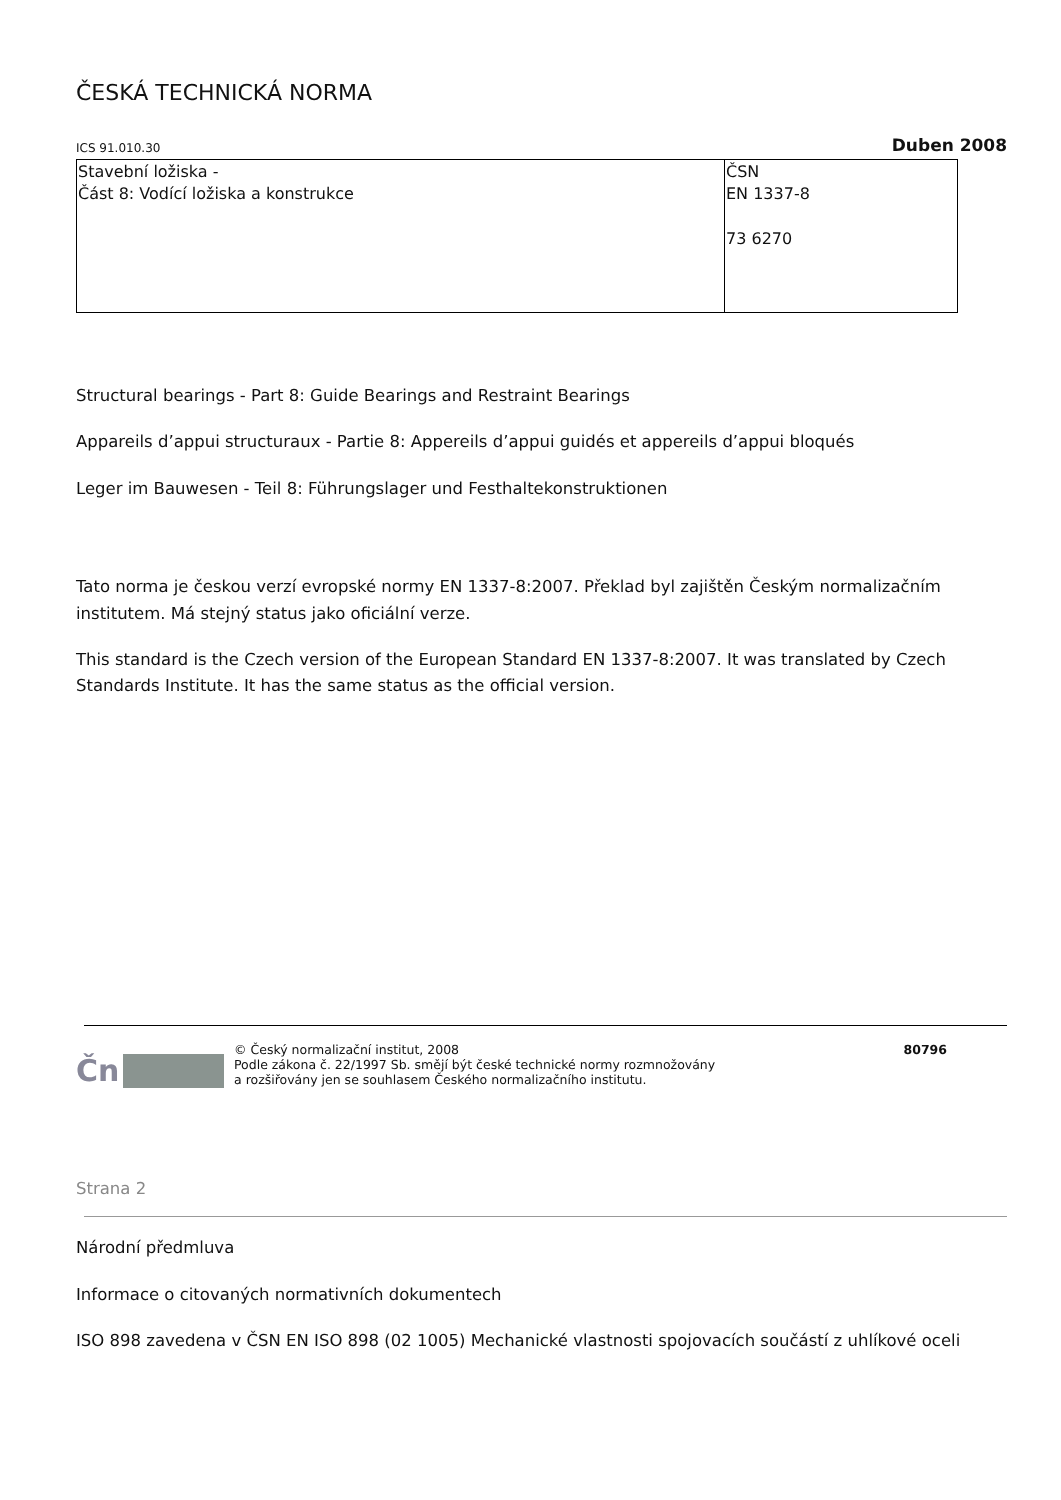ČESKÁ TECHNICKÁ NORMA
ICS 91.010.30 Duben 2008
| Stavební ložiska - Část 8: Vodící ložiska a konstrukce | ČSN EN 1337-8 73 6270 |
Structural bearings - Part 8: Guide Bearings and Restraint Bearings
Appareils d’appui structuraux - Partie 8: Appereils d’appui guidés et appereils d’appui bloqués
Leger im Bauwesen - Teil 8: Führungslager und Festhaltekonstruktionen
Tato norma je českou verzí evropské normy EN 1337-8:2007. Překlad byl zajištěn Českým normalizačním institutem. Má stejný status jako oficiální verze.
This standard is the Czech version of the European Standard EN 1337-8:2007. It was translated by Czech Standards Institute. It has the same status as the official version.
Čn
© Český normalizační institut, 2008
Podle zákona č. 22/1997 Sb. smějí být české technické normy rozmnožovány
a rozšiřovány jen se souhlasem Českého normalizačního institutu.
80796
Strana 2
Národní předmluva
Informace o citovaných normativních dokumentech
ISO 898 zavedena v ČSN EN ISO 898 (02 1005) Mechanické vlastnosti spojovacích součástí z uhlíkové oceli